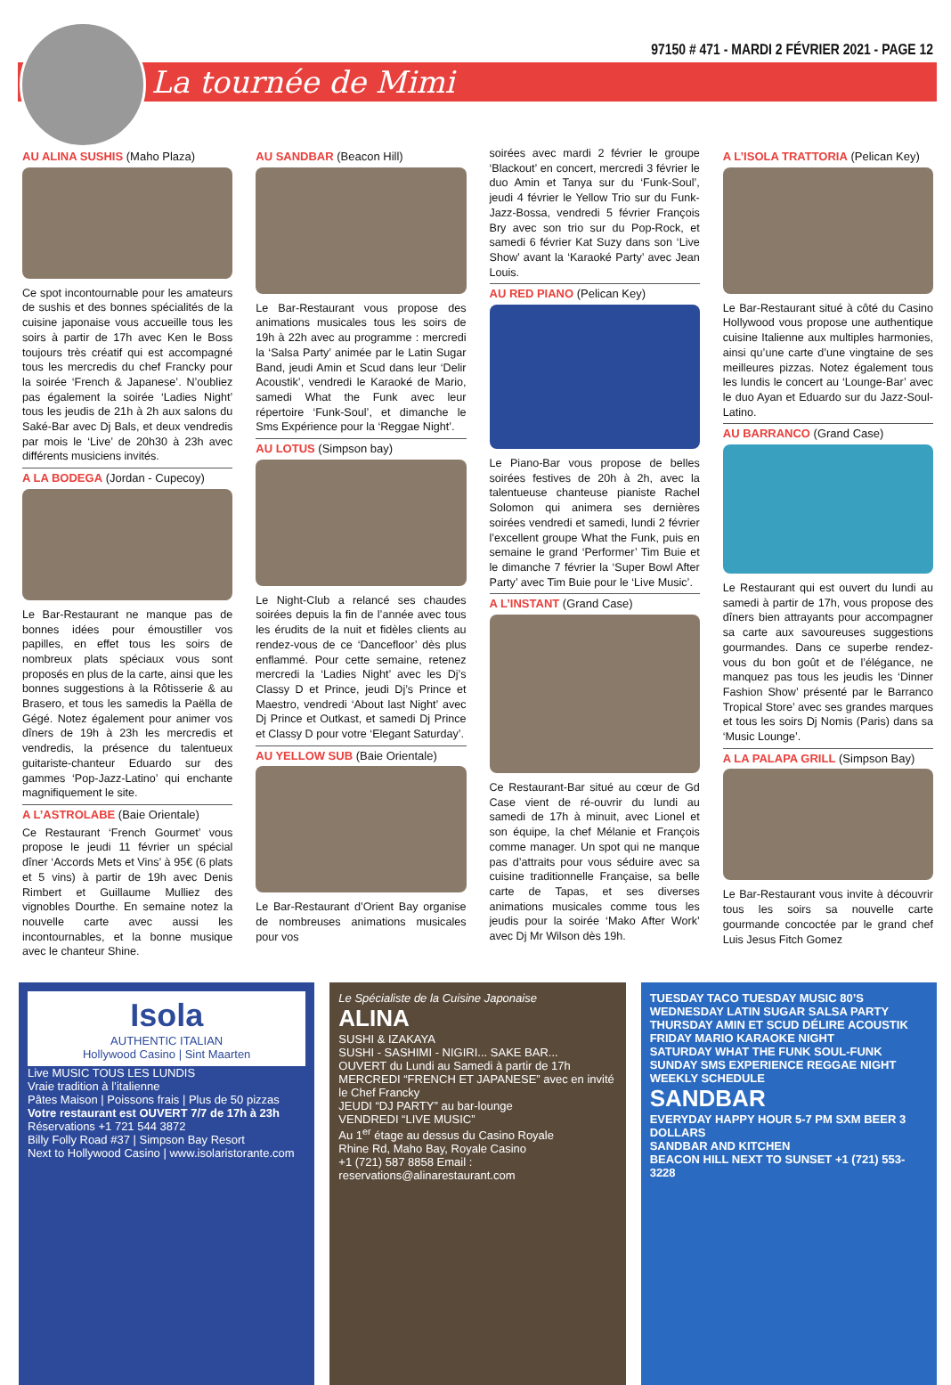97150 # 471 - MARDI 2 FÉVRIER 2021 - PAGE 12
La tournée de Mimi
AU ALINA SUSHIS (Maho Plaza)
Ce spot incontournable pour les amateurs de sushis et des bonnes spécialités de la cuisine japonaise vous accueille tous les soirs à partir de 17h avec Ken le Boss toujours très créatif qui est accompagné tous les mercredis du chef Francky pour la soirée ‘French & Japanese’. N’oubliez pas également la soirée ‘Ladies Night’ tous les jeudis de 21h à 2h aux salons du Saké-Bar avec Dj Bals, et deux vendredis par mois le ‘Live’ de 20h30 à 23h avec différents musiciens invités.
A LA BODEGA (Jordan - Cupecoy)
Le Bar-Restaurant ne manque pas de bonnes idées pour émoustiller vos papilles, en effet tous les soirs de nombreux plats spéciaux vous sont proposés en plus de la carte, ainsi que les bonnes suggestions à la Rôtisserie & au Brasero, et tous les samedis la Paëlla de Gégé. Notez également pour animer vos dîners de 19h à 23h les mercredis et vendredis, la présence du talentueux guitariste-chanteur Eduardo sur des gammes ‘Pop-Jazz-Latino’ qui enchante magnifiquement le site.
A L’ASTROLABE (Baie Orientale)
Ce Restaurant ‘French Gourmet’ vous propose le jeudi 11 février un spécial dîner ‘Accords Mets et Vins’ à 95€ (6 plats et 5 vins) à partir de 19h avec Denis Rimbert et Guillaume Mulliez des vignobles Dourthe. En semaine notez la nouvelle carte avec aussi les incontournables, et la bonne musique avec le chanteur Shine.
AU SANDBAR (Beacon Hill)
Le Bar-Restaurant vous propose des animations musicales tous les soirs de 19h à 22h avec au programme : mercredi la ‘Salsa Party’ animée par le Latin Sugar Band, jeudi Amin et Scud dans leur ‘Delir Acoustik’, vendredi le Karaoké de Mario, samedi What the Funk avec leur répertoire ‘Funk-Soul’, et dimanche le Sms Expérience pour la ‘Reggae Night’.
AU LOTUS (Simpson bay)
Le Night-Club a relancé ses chaudes soirées depuis la fin de l’année avec tous les érudits de la nuit et fidèles clients au rendez-vous de ce ‘Dancefloor’ dès plus enflammé. Pour cette semaine, retenez mercredi la ‘Ladies Night’ avec les Dj’s Classy D et Prince, jeudi Dj’s Prince et Maestro, vendredi ‘About last Night’ avec Dj Prince et Outkast, et samedi Dj Prince et Classy D pour votre ‘Elegant Saturday’.
AU YELLOW SUB (Baie Orientale)
Le Bar-Restaurant d’Orient Bay organise de nombreuses animations musicales pour vos
soirées avec mardi 2 février le groupe ‘Blackout’ en concert, mercredi 3 février le duo Amin et Tanya sur du ‘Funk-Soul’, jeudi 4 février le Yellow Trio sur du Funk-Jazz-Bossa, vendredi 5 février François Bry avec son trio sur du Pop-Rock, et samedi 6 février Kat Suzy dans son ‘Live Show’ avant la ‘Karaoké Party’ avec Jean Louis.
AU RED PIANO (Pelican Key)
Le Piano-Bar vous propose de belles soirées festives de 20h à 2h, avec la talentueuse chanteuse pianiste Rachel Solomon qui animera ses dernières soirées vendredi et samedi, lundi 2 février l’excellent groupe What the Funk, puis en semaine le grand ‘Performer’ Tim Buie et le dimanche 7 février la ‘Super Bowl After Party’ avec Tim Buie pour le ‘Live Music’.
A L’INSTANT (Grand Case)
Ce Restaurant-Bar situé au cœur de Gd Case vient de ré-ouvrir du lundi au samedi de 17h à minuit, avec Lionel et son équipe, la chef Mélanie et François comme manager. Un spot qui ne manque pas d’attraits pour vous séduire avec sa cuisine traditionnelle Française, sa belle carte de Tapas, et ses diverses animations musicales comme tous les jeudis pour la soirée ‘Mako After Work’ avec Dj Mr Wilson dès 19h.
A L’ISOLA TRATTORIA (Pelican Key)
Le Bar-Restaurant situé à côté du Casino Hollywood vous propose une authentique cuisine Italienne aux multiples harmonies, ainsi qu’une carte d’une vingtaine de ses meilleures pizzas. Notez également tous les lundis le concert au ‘Lounge-Bar’ avec le duo Ayan et Eduardo sur du Jazz-Soul-Latino.
AU BARRANCO (Grand Case)
Le Restaurant qui est ouvert du lundi au samedi à partir de 17h, vous propose des dîners bien attrayants pour accompagner sa carte aux savoureuses suggestions gourmandes. Dans ce superbe rendez-vous du bon goût et de l’élégance, ne manquez pas tous les jeudis les ‘Dinner Fashion Show’ présenté par le Barranco Tropical Store’ avec ses grandes marques et tous les soirs Dj Nomis (Paris) dans sa ‘Music Lounge’.
A LA PALAPA GRILL (Simpson Bay)
Le Bar-Restaurant vous invite à découvrir tous les soirs sa nouvelle carte gourmande concoctée par le grand chef Luis Jesus Fitch Gomez
Isola
AUTHENTIC ITALIAN
Hollywood Casino | Sint Maarten
Live MUSIC TOUS LES LUNDIS
Vraie tradition à l’italienne
Pâtes Maison | Poissons frais | Plus de 50 pizzas
Votre restaurant est OUVERT 7/7 de 17h à 23h
Réservations +1 721 544 3872
Billy Folly Road #37 | Simpson Bay Resort
Next to Hollywood Casino | www.isolaristorante.com
Le Spécialiste de la Cuisine Japonaise
ALINA
SUSHI & IZAKAYA
SUSHI - SASHIMI - NIGIRI... SAKE BAR...
OUVERT du Lundi au Samedi à partir de 17h
MERCREDI “FRENCH ET JAPANESE” avec en invité le Chef Francky
JEUDI “DJ PARTY” au bar-lounge
VENDREDI “LIVE MUSIC”
Au 1<sup>er</sup> étage au dessus du Casino Royale
Rhine Rd, Maho Bay, Royale Casino
+1 (721) 587 8858 Email : reservations@alinarestaurant.com
TUESDAY TACO TUESDAY MUSIC 80’S
WEDNESDAY LATIN SUGAR SALSA PARTY
THURSDAY AMIN ET SCUD DÉLIRE ACOUSTIK
FRIDAY MARIO KARAOKE NIGHT
SATURDAY WHAT THE FUNK SOUL-FUNK
SUNDAY SMS EXPERIENCE REGGAE NIGHT
WEEKLY SCHEDULE
SANDBAR
EVERYDAY HAPPY HOUR 5-7 PM SXM BEER 3 DOLLARS
SANDBAR AND KITCHEN
BEACON HILL NEXT TO SUNSET +1 (721) 553-3228